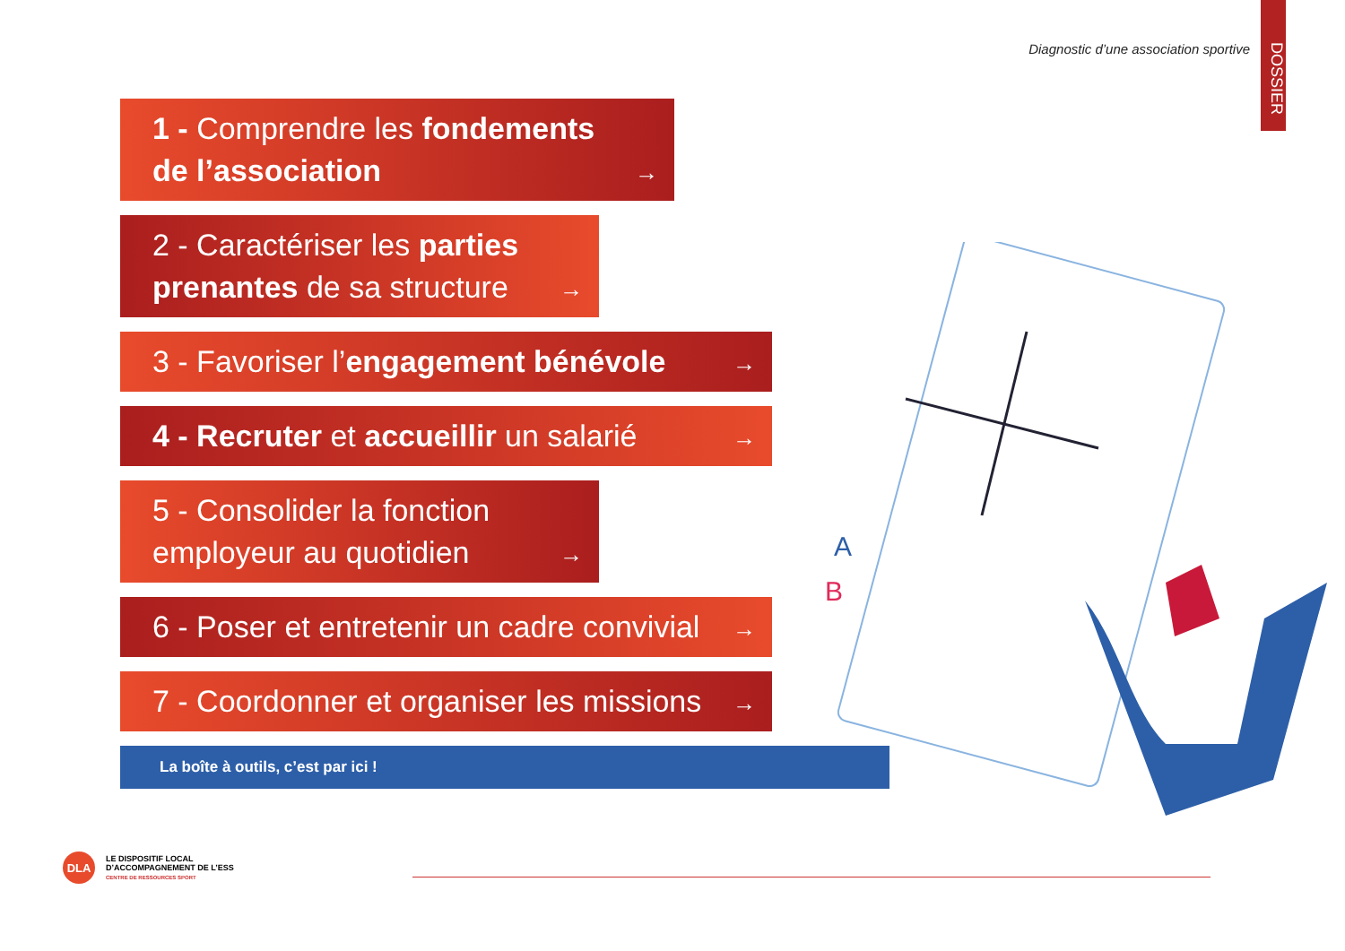Diagnostic d’une association sportive
DOSSIER
1 - Comprendre les fondements de l’association
→
2 - Caractériser les parties prenantes de sa structure
→
3 - Favoriser l’engagement bénévole
→
4 - Recruter et accueillir un salarié
→
5 - Consolider la fonction employeur au quotidien
→
6 - Poser et entretenir un cadre convivial
→
7 - Coordonner et organiser les missions
→
La boîte à outils, c’est par ici !
A
B
DLA
LE DISPOSITIF LOCAL
D’ACCOMPAGNEMENT DE L’ESS
CENTRE DE RESSOURCES SPORT